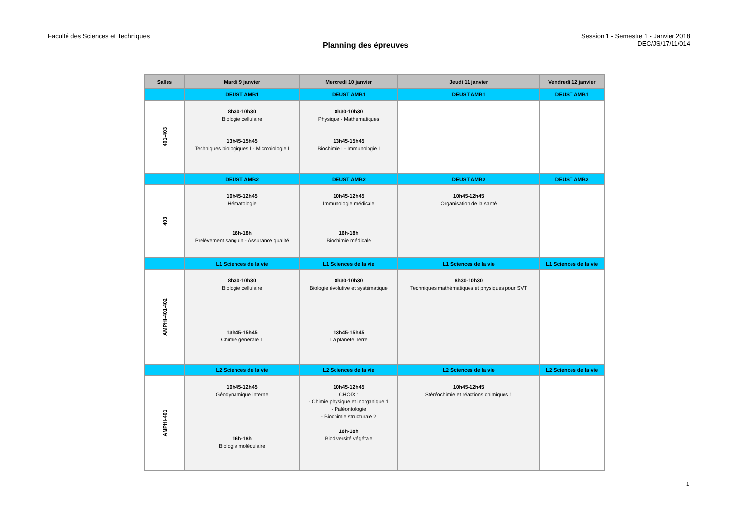Faculté des Sciences et Techniques
Planning des épreuves
Session 1 - Semestre 1 - Janvier 2018
DEC/JS/17/11/014
| Salles | Mardi 9 janvier | Mercredi 10 janvier | Jeudi 11 janvier | Vendredi 12 janvier |
| --- | --- | --- | --- | --- |
| | DEUST AMB1 | DEUST AMB1 | DEUST AMB1 | DEUST AMB1 |
| 401-403 | 8h30-10h30 Biologie cellulaire 13h45-15h45 Techniques biologiques I - Microbiologie I | 8h30-10h30 Physique - Mathématiques 13h45-15h45 Biochimie I - Immunologie I | | |
| | DEUST AMB2 | DEUST AMB2 | DEUST AMB2 | DEUST AMB2 |
| 403 | 10h45-12h45 Hématologie 16h-18h Prélèvement sanguin - Assurance qualité | 10h45-12h45 Immunologie médicale 16h-18h Biochimie médicale | 10h45-12h45 Organisation de la santé | |
| | L1 Sciences de la vie | L1 Sciences de la vie | L1 Sciences de la vie | L1 Sciences de la vie |
| AMPHI-401-402 | 8h30-10h30 Biologie cellulaire 13h45-15h45 Chimie générale 1 | 8h30-10h30 Biologie évolutive et systématique 13h45-15h45 La planète Terre | 8h30-10h30 Techniques mathématiques et physiques pour SVT | |
| | L2 Sciences de la vie | L2 Sciences de la vie | L2 Sciences de la vie | L2 Sciences de la vie |
| AMPHI-401 | 10h45-12h45 Géodynamique interne 16h-18h Biologie moléculaire | 10h45-12h45 CHOIX : - Chimie physique et inorganique 1 - Paléontologie - Biochimie structurale 2 16h-18h Biodiversité végétale | 10h45-12h45 Stéréochimie et réactions chimiques 1 | |
1